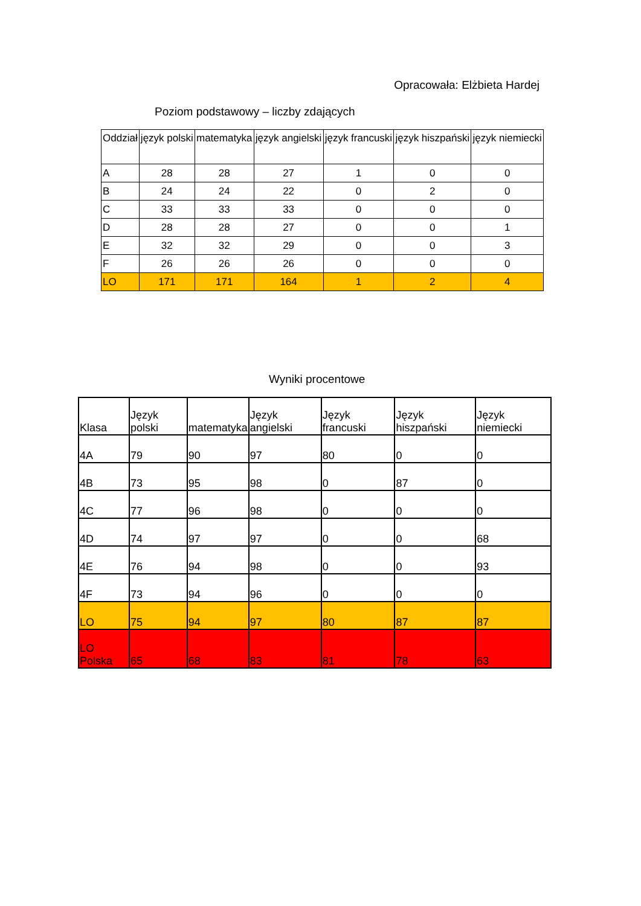Opracowała: Elżbieta Hardej
Poziom podstawowy – liczby zdających
| Oddział | język polski | matematyka | język angielski | język francuski | język hiszpański | język niemiecki |
| --- | --- | --- | --- | --- | --- | --- |
| A | 28 | 28 | 27 | 1 | 0 | 0 |
| B | 24 | 24 | 22 | 0 | 2 | 0 |
| C | 33 | 33 | 33 | 0 | 0 | 0 |
| D | 28 | 28 | 27 | 0 | 0 | 1 |
| E | 32 | 32 | 29 | 0 | 0 | 3 |
| F | 26 | 26 | 26 | 0 | 0 | 0 |
| LO | 171 | 171 | 164 | 1 | 2 | 4 |
Wyniki procentowe
| Klasa | Język polski | matematyka | Język angielski | Język francuski | Język hiszpański | Język niemiecki |
| --- | --- | --- | --- | --- | --- | --- |
| 4A | 79 | 90 | 97 | 80 | 0 | 0 |
| 4B | 73 | 95 | 98 | 0 | 87 | 0 |
| 4C | 77 | 96 | 98 | 0 | 0 | 0 |
| 4D | 74 | 97 | 97 | 0 | 0 | 68 |
| 4E | 76 | 94 | 98 | 0 | 0 | 93 |
| 4F | 73 | 94 | 96 | 0 | 0 | 0 |
| LO | 75 | 94 | 97 | 80 | 87 | 87 |
| LO Polska | 65 | 68 | 83 | 81 | 78 | 63 |